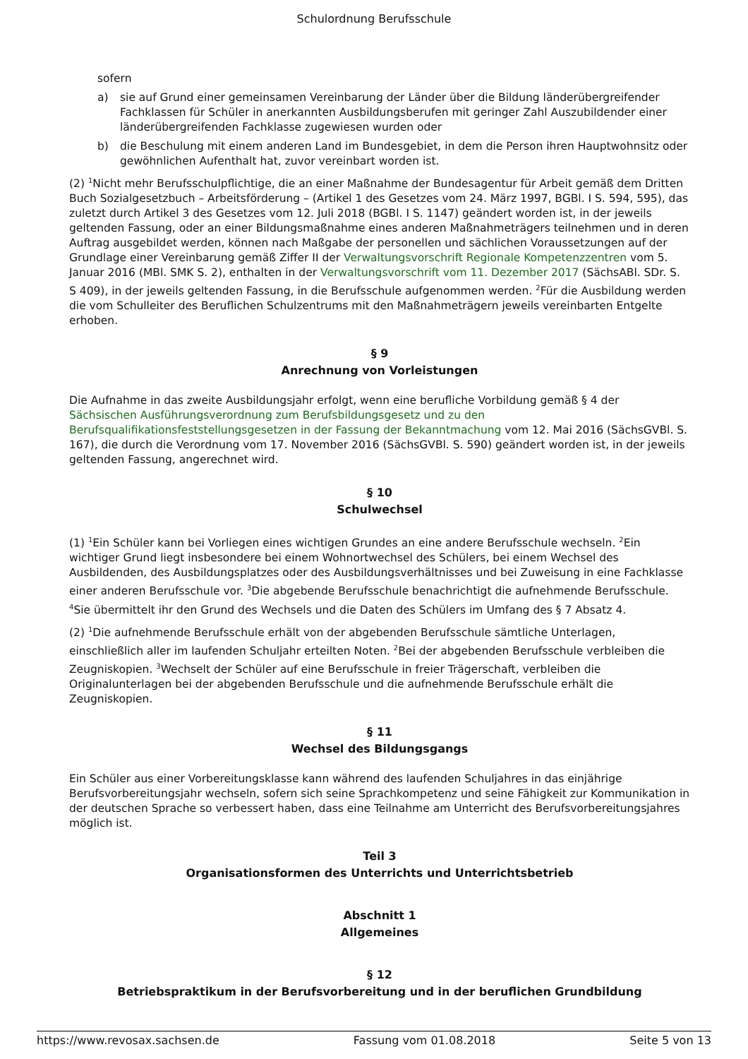Schulordnung Berufsschule
sofern
a) sie auf Grund einer gemeinsamen Vereinbarung der Länder über die Bildung länderübergreifender Fachklassen für Schüler in anerkannten Ausbildungsberufen mit geringer Zahl Auszubildender einer länderübergreifenden Fachklasse zugewiesen wurden oder
b) die Beschulung mit einem anderen Land im Bundesgebiet, in dem die Person ihren Hauptwohnsitz oder gewöhnlichen Aufenthalt hat, zuvor vereinbart worden ist.
(2) <sup>1</sup>Nicht mehr Berufsschulpflichtige, die an einer Maßnahme der Bundesagentur für Arbeit gemäß dem Dritten Buch Sozialgesetzbuch – Arbeitsförderung – (Artikel 1 des Gesetzes vom 24. März 1997, BGBl. I S. 594, 595), das zuletzt durch Artikel 3 des Gesetzes vom 12. Juli 2018 (BGBl. I S. 1147) geändert worden ist, in der jeweils geltenden Fassung, oder an einer Bildungsmaßnahme eines anderen Maßnahmeträgers teilnehmen und in deren Auftrag ausgebildet werden, können nach Maßgabe der personellen und sächlichen Voraussetzungen auf der Grundlage einer Vereinbarung gemäß Ziffer II der Verwaltungsvorschrift Regionale Kompetenzzentren vom 5. Januar 2016 (MBl. SMK S. 2), enthalten in der Verwaltungsvorschrift vom 11. Dezember 2017 (SächsABl. SDr. S. S 409), in der jeweils geltenden Fassung, in die Berufsschule aufgenommen werden. <sup>2</sup>Für die Ausbildung werden die vom Schulleiter des Beruflichen Schulzentrums mit den Maßnahmeträgern jeweils vereinbarten Entgelte erhoben.
§ 9
Anrechnung von Vorleistungen
Die Aufnahme in das zweite Ausbildungsjahr erfolgt, wenn eine berufliche Vorbildung gemäß § 4 der Sächsischen Ausführungsverordnung zum Berufsbildungsgesetz und zu den Berufsqualifikationsfeststellungsgesetzen in der Fassung der Bekanntmachung vom 12. Mai 2016 (SächsGVBl. S. 167), die durch die Verordnung vom 17. November 2016 (SächsGVBl. S. 590) geändert worden ist, in der jeweils geltenden Fassung, angerechnet wird.
§ 10
Schulwechsel
(1) <sup>1</sup>Ein Schüler kann bei Vorliegen eines wichtigen Grundes an eine andere Berufsschule wechseln. <sup>2</sup>Ein wichtiger Grund liegt insbesondere bei einem Wohnortwechsel des Schülers, bei einem Wechsel des Ausbildenden, des Ausbildungsplatzes oder des Ausbildungsverhältnisses und bei Zuweisung in eine Fachklasse einer anderen Berufsschule vor. <sup>3</sup>Die abgebende Berufsschule benachrichtigt die aufnehmende Berufsschule. <sup>4</sup>Sie übermittelt ihr den Grund des Wechsels und die Daten des Schülers im Umfang des § 7 Absatz 4.
(2) <sup>1</sup>Die aufnehmende Berufsschule erhält von der abgebenden Berufsschule sämtliche Unterlagen, einschließlich aller im laufenden Schuljahr erteilten Noten. <sup>2</sup>Bei der abgebenden Berufsschule verbleiben die Zeugniskopien. <sup>3</sup>Wechselt der Schüler auf eine Berufsschule in freier Trägerschaft, verbleiben die Originalunterlagen bei der abgebenden Berufsschule und die aufnehmende Berufsschule erhält die Zeugniskopien.
§ 11
Wechsel des Bildungsgangs
Ein Schüler aus einer Vorbereitungsklasse kann während des laufenden Schuljahres in das einjährige Berufsvorbereitungsjahr wechseln, sofern sich seine Sprachkompetenz und seine Fähigkeit zur Kommunikation in der deutschen Sprache so verbessert haben, dass eine Teilnahme am Unterricht des Berufsvorbereitungsjahres möglich ist.
Teil 3
Organisationsformen des Unterrichts und Unterrichtsbetrieb
Abschnitt 1
Allgemeines
§ 12
Betriebspraktikum in der Berufsvorbereitung und in der beruflichen Grundbildung
https://www.revosax.sachsen.de Fassung vom 01.08.2018 Seite 5 von 13